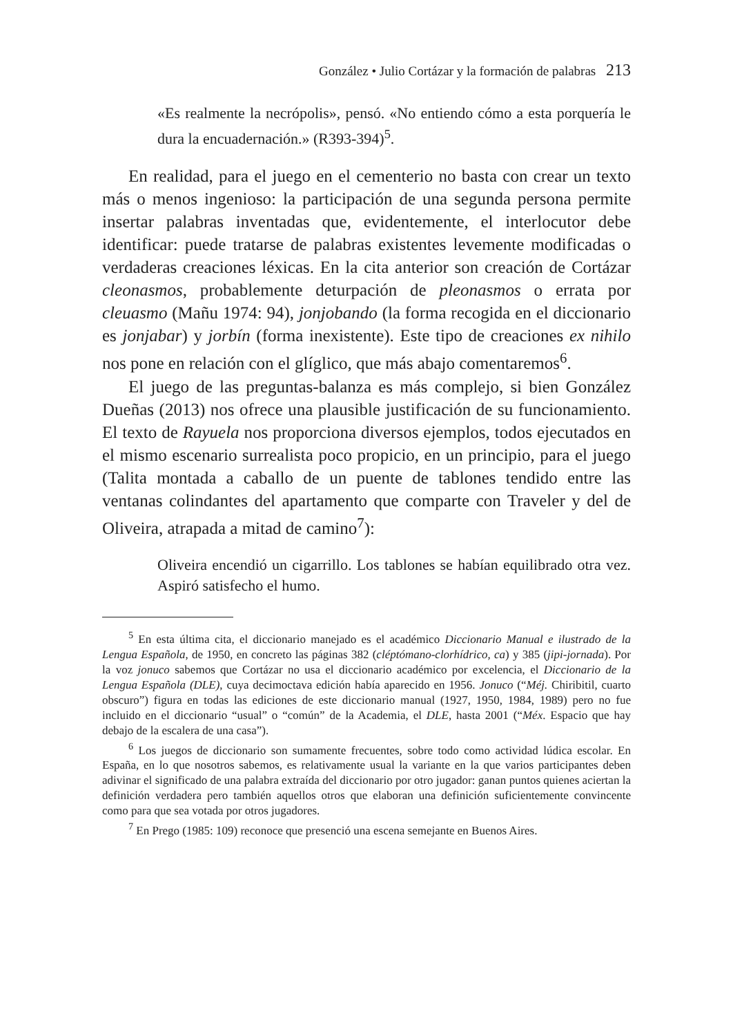González • Julio Cortázar y la formación de palabras 213
«Es realmente la necrópolis», pensó. «No entiendo cómo a esta porquería le dura la encuadernación.» (R393-394)<sup>5</sup>.
En realidad, para el juego en el cementerio no basta con crear un texto más o menos ingenioso: la participación de una segunda persona permite insertar palabras inventadas que, evidentemente, el interlocutor debe identificar: puede tratarse de palabras existentes levemente modificadas o verdaderas creaciones léxicas. En la cita anterior son creación de Cortázar cleonasmos, probablemente deturpación de pleonasmos o errata por cleuasmo (Mañu 1974: 94), jonjobando (la forma recogida en el diccionario es jonjabar) y jorbín (forma inexistente). Este tipo de creaciones ex nihilo nos pone en relación con el glíglico, que más abajo comentaremos<sup>6</sup>.
El juego de las preguntas-balanza es más complejo, si bien González Dueñas (2013) nos ofrece una plausible justificación de su funcionamiento. El texto de Rayuela nos proporciona diversos ejemplos, todos ejecutados en el mismo escenario surrealista poco propicio, en un principio, para el juego (Talita montada a caballo de un puente de tablones tendido entre las ventanas colindantes del apartamento que comparte con Traveler y del de Oliveira, atrapada a mitad de camino<sup>7</sup>):
Oliveira encendió un cigarrillo. Los tablones se habían equilibrado otra vez. Aspiró satisfecho el humo.
<sup>5</sup> En esta última cita, el diccionario manejado es el académico Diccionario Manual e ilustrado de la Lengua Española, de 1950, en concreto las páginas 382 (cléptómano-clorhídrico, ca) y 385 (jipi-jornada). Por la voz jonuco sabemos que Cortázar no usa el diccionario académico por excelencia, el Diccionario de la Lengua Española (DLE), cuya decimoctava edición había aparecido en 1956. Jonuco (“Méj. Chiribitil, cuarto obscuro”) figura en todas las ediciones de este diccionario manual (1927, 1950, 1984, 1989) pero no fue incluido en el diccionario “usual” o “común” de la Academia, el DLE, hasta 2001 (“Méx. Espacio que hay debajo de la escalera de una casa”).
<sup>6</sup> Los juegos de diccionario son sumamente frecuentes, sobre todo como actividad lúdica escolar. En España, en lo que nosotros sabemos, es relativamente usual la variante en la que varios participantes deben adivinar el significado de una palabra extraída del diccionario por otro jugador: ganan puntos quienes aciertan la definición verdadera pero también aquellos otros que elaboran una definición suficientemente convincente como para que sea votada por otros jugadores.
<sup>7</sup> En Prego (1985: 109) reconoce que presenció una escena semejante en Buenos Aires.